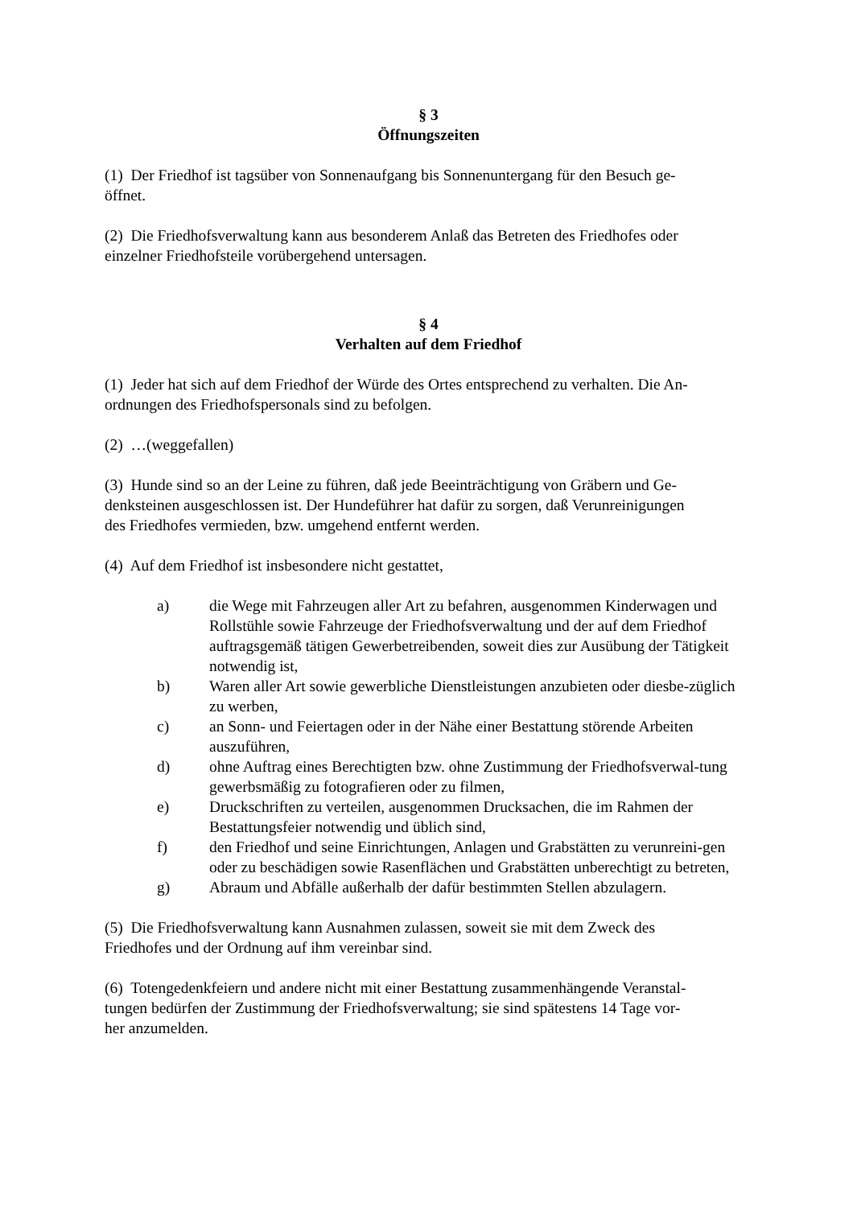§ 3
Öffnungszeiten
(1) Der Friedhof ist tagsüber von Sonnenaufgang bis Sonnenuntergang für den Besuch ge-
öffnet.
(2) Die Friedhofsverwaltung kann aus besonderem Anlaß das Betreten des Friedhofes oder
einzelner Friedhofsteile vorübergehend untersagen.
§ 4
Verhalten auf dem Friedhof
(1) Jeder hat sich auf dem Friedhof der Würde des Ortes entsprechend zu verhalten. Die An-
ordnungen des Friedhofspersonals sind zu befolgen.
(2) …(weggefallen)
(3) Hunde sind so an der Leine zu führen, daß jede Beeinträchtigung von Gräbern und Ge-
denksteinen ausgeschlossen ist. Der Hundeführer hat dafür zu sorgen, daß Verunreinigungen
des Friedhofes vermieden, bzw. umgehend entfernt werden.
(4) Auf dem Friedhof ist insbesondere nicht gestattet,
a) die Wege mit Fahrzeugen aller Art zu befahren, ausgenommen Kinderwagen und Rollstühle sowie Fahrzeuge der Friedhofsverwaltung und der auf dem Friedhof auftragsgemäß tätigen Gewerbetreibenden, soweit dies zur Ausübung der Tätigkeit notwendig ist,
b) Waren aller Art sowie gewerbliche Dienstleistungen anzubieten oder diesbe-züglich zu werben,
c) an Sonn- und Feiertagen oder in der Nähe einer Bestattung störende Arbeiten auszuführen,
d) ohne Auftrag eines Berechtigten bzw. ohne Zustimmung der Friedhofsverwal-tung gewerbsmäßig zu fotografieren oder zu filmen,
e) Druckschriften zu verteilen, ausgenommen Drucksachen, die im Rahmen der Bestattungsfeier notwendig und üblich sind,
f) den Friedhof und seine Einrichtungen, Anlagen und Grabstätten zu verunreini-gen oder zu beschädigen sowie Rasenflächen und Grabstätten unberechtigt zu betreten,
g) Abraum und Abfälle außerhalb der dafür bestimmten Stellen abzulagern.
(5) Die Friedhofsverwaltung kann Ausnahmen zulassen, soweit sie mit dem Zweck des
Friedhofes und der Ordnung auf ihm vereinbar sind.
(6) Totengedenkfeiern und andere nicht mit einer Bestattung zusammenhängende Veranstal-
tungen bedürfen der Zustimmung der Friedhofsverwaltung; sie sind spätestens 14 Tage vor-
her anzumelden.